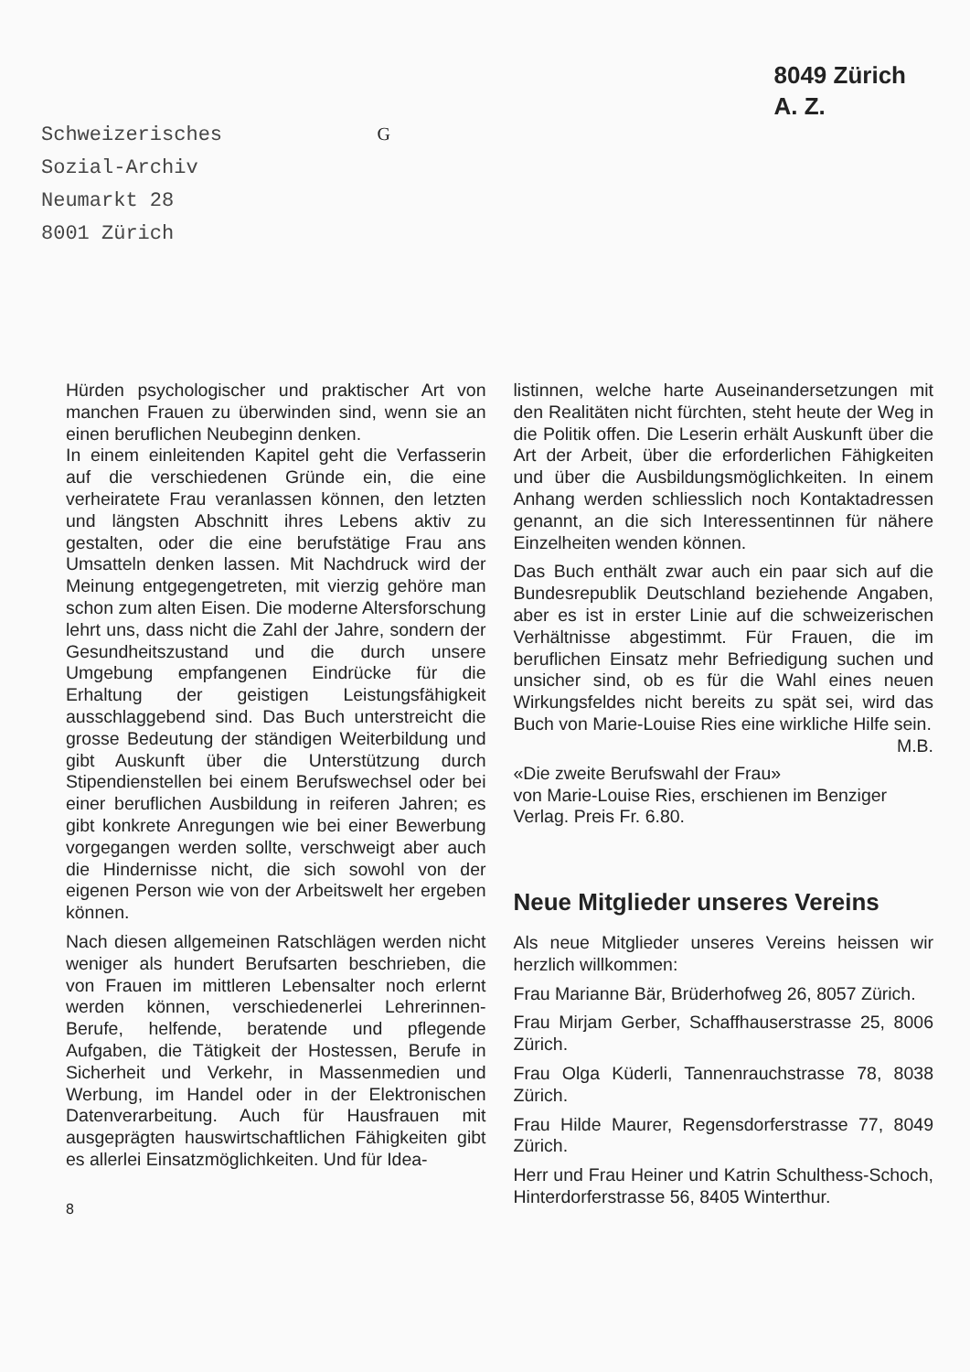Schweizerisches
Sozial-Archiv
Neumarkt 28
8001 Zürich
G
8049 Zürich
A. Z.
Hürden psychologischer und praktischer Art von manchen Frauen zu überwinden sind, wenn sie an einen beruflichen Neubeginn denken.
In einem einleitenden Kapitel geht die Verfasserin auf die verschiedenen Gründe ein, die eine verheiratete Frau veranlassen können, den letzten und längsten Abschnitt ihres Lebens aktiv zu gestalten, oder die eine berufstätige Frau ans Umsatteln denken lassen. Mit Nachdruck wird der Meinung entgegengetreten, mit vierzig gehöre man schon zum alten Eisen. Die moderne Altersforschung lehrt uns, dass nicht die Zahl der Jahre, sondern der Gesundheitszustand und die durch unsere Umgebung empfangenen Eindrücke für die Erhaltung der geistigen Leistungsfähigkeit ausschlaggebend sind. Das Buch unterstreicht die grosse Bedeutung der ständigen Weiterbildung und gibt Auskunft über die Unterstützung durch Stipendienstellen bei einem Berufswechsel oder bei einer beruflichen Ausbildung in reiferen Jahren; es gibt konkrete Anregungen wie bei einer Bewerbung vorgegangen werden sollte, verschweigt aber auch die Hindernisse nicht, die sich sowohl von der eigenen Person wie von der Arbeitswelt her ergeben können.
Nach diesen allgemeinen Ratschlägen werden nicht weniger als hundert Berufsarten beschrieben, die von Frauen im mittleren Lebensalter noch erlernt werden können, verschiedenerlei Lehrerinnen-Berufe, helfende, beratende und pflegende Aufgaben, die Tätigkeit der Hostessen, Berufe in Sicherheit und Verkehr, in Massenmedien und Werbung, im Handel oder in der Elektronischen Datenverarbeitung. Auch für Hausfrauen mit ausgeprägten hauswirtschaftlichen Fähigkeiten gibt es allerlei Einsatzmöglichkeiten. Und für Idea-
8
listinnen, welche harte Auseinandersetzungen mit den Realitäten nicht fürchten, steht heute der Weg in die Politik offen. Die Leserin erhält Auskunft über die Art der Arbeit, über die erforderlichen Fähigkeiten und über die Ausbildungsmöglichkeiten. In einem Anhang werden schliesslich noch Kontaktadressen genannt, an die sich Interessentinnen für nähere Einzelheiten wenden können.
Das Buch enthält zwar auch ein paar sich auf die Bundesrepublik Deutschland beziehende Angaben, aber es ist in erster Linie auf die schweizerischen Verhältnisse abgestimmt. Für Frauen, die im beruflichen Einsatz mehr Befriedigung suchen und unsicher sind, ob es für die Wahl eines neuen Wirkungsfeldes nicht bereits zu spät sei, wird das Buch von Marie-Louise Ries eine wirkliche Hilfe sein. M.B.
«Die zweite Berufswahl der Frau»
von Marie-Louise Ries, erschienen im Benziger Verlag. Preis Fr. 6.80.
Neue Mitglieder unseres Vereins
Als neue Mitglieder unseres Vereins heissen wir herzlich willkommen:
Frau Marianne Bär, Brüderhofweg 26, 8057 Zürich.
Frau Mirjam Gerber, Schaffhauserstrasse 25, 8006 Zürich.
Frau Olga Küderli, Tannenrauchstrasse 78, 8038 Zürich.
Frau Hilde Maurer, Regensdorferstrasse 77, 8049 Zürich.
Herr und Frau Heiner und Katrin Schulthess-Schoch, Hinterdorferstrasse 56, 8405 Winterthur.